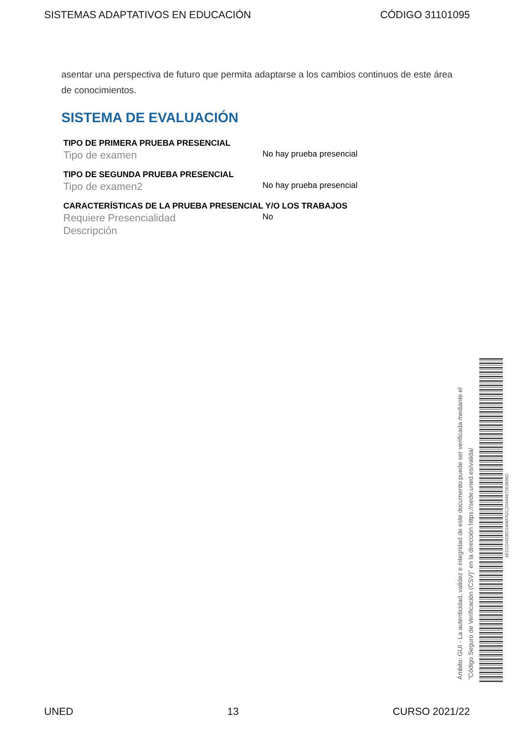SISTEMAS ADAPTATIVOS EN EDUCACIÓN CÓDIGO 31101095
asentar una perspectiva de futuro que permita adaptarse a los cambios continuos de este área de conocimientos.
SISTEMA DE EVALUACIÓN
TIPO DE PRIMERA PRUEBA PRESENCIAL
Tipo de examen No hay prueba presencial
TIPO DE SEGUNDA PRUEBA PRESENCIAL
Tipo de examen2 No hay prueba presencial
CARACTERÍSTICAS DE LA PRUEBA PRESENCIAL Y/O LOS TRABAJOS
Requiere Presencialidad No
Descripción
Ámbito: GUI - La autenticidad, validez e integridad de este documento puede ser verificada mediante el
"Código Seguro de Verificación (CSV)" en la dirección https://sede.uned.es/valida/
4ED1344DBD2406FA2C294A987263896D
UNED 13 CURSO 2021/22